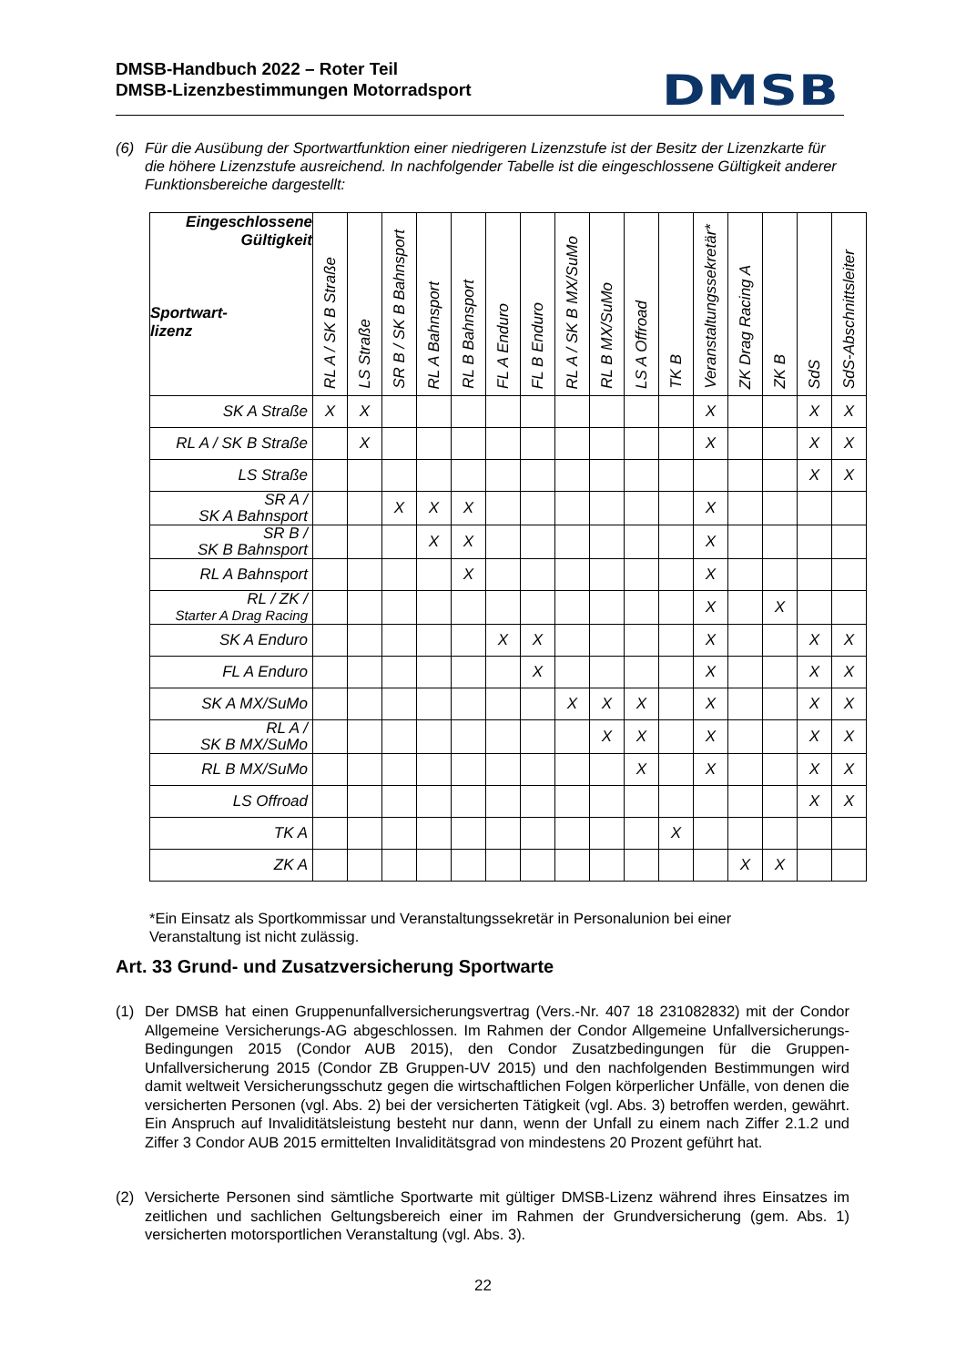DMSB-Handbuch 2022 – Roter Teil
DMSB-Lizenzbestimmungen Motorradsport
DMSB
(6) Für die Ausübung der Sportwartfunktion einer niedrigeren Lizenzstufe ist der Besitz der Lizenzkarte für die höhere Lizenzstufe ausreichend. In nachfolgender Tabelle ist die eingeschlossene Gültigkeit anderer Funktionsbereiche dargestellt:
| Eingeschlossene Gültigkeit Sportwart- lizenz | RL A / SK B Straße | LS Straße | SR B / SK B Bahnsport | RL A Bahnsport | RL B Bahnsport | FL A Enduro | FL B Enduro | RL A / SK B MX/SuMo | RL B MX/SuMo | LS A Offroad | TK B | Veranstaltungssekretär* | ZK Drag Racing A | ZK B | SdS | SdS-Abschnittsleiter |
| --- | --- | --- | --- | --- | --- | --- | --- | --- | --- | --- | --- | --- | --- | --- | --- | --- |
| SK A Straße | X | X | | | | | | | | | | X | | | X | X |
| RL A / SK B Straße | | X | | | | | | | | | | X | | | X | X |
| LS Straße | | | | | | | | | | | | | | | X | X |
| SR A / SK A Bahnsport | | | X | X | X | | | | | | | X | | | | |
| SR B / SK B Bahnsport | | | | X | X | | | | | | | X | | | | |
| RL A Bahnsport | | | | | X | | | | | | | X | | | | |
| RL / ZK / Starter A Drag Racing | | | | | | | | | | | | X | | X | | |
| SK A Enduro | | | | | | X | X | | | | | X | | | X | X |
| FL A Enduro | | | | | | | X | | | | | X | | | X | X |
| SK A MX/SuMo | | | | | | | | X | X | X | | X | | | X | X |
| RL A / SK B MX/SuMo | | | | | | | | | X | X | | X | | | X | X |
| RL B MX/SuMo | | | | | | | | | | X | | X | | | X | X |
| LS Offroad | | | | | | | | | | | | | | | X | X |
| TK A | | | | | | | | | | | X | | | | | |
| ZK A | | | | | | | | | | | | | X | X | | |
*Ein Einsatz als Sportkommissar und Veranstaltungssekretär in Personalunion bei einer
Veranstaltung ist nicht zulässig.
Art. 33 Grund- und Zusatzversicherung Sportwarte
(1) Der DMSB hat einen Gruppenunfallversicherungsvertrag (Vers.-Nr. 407 18 231082832) mit der Condor Allgemeine Versicherungs-AG abgeschlossen. Im Rahmen der Condor Allgemeine Unfallversicherungs-Bedingungen 2015 (Condor AUB 2015), den Condor Zusatzbedingungen für die Gruppen-Unfallversicherung 2015 (Condor ZB Gruppen-UV 2015) und den nachfolgenden Bestimmungen wird damit weltweit Versicherungsschutz gegen die wirtschaftlichen Folgen körperlicher Unfälle, von denen die versicherten Personen (vgl. Abs. 2) bei der versicherten Tätigkeit (vgl. Abs. 3) betroffen werden, gewährt. Ein Anspruch auf Invaliditätsleistung besteht nur dann, wenn der Unfall zu einem nach Ziffer 2.1.2 und Ziffer 3 Condor AUB 2015 ermittelten Invaliditätsgrad von mindestens 20 Prozent geführt hat.
(2) Versicherte Personen sind sämtliche Sportwarte mit gültiger DMSB-Lizenz während ihres Einsatzes im zeitlichen und sachlichen Geltungsbereich einer im Rahmen der Grundversicherung (gem. Abs. 1) versicherten motorsportlichen Veranstaltung (vgl. Abs. 3).
22